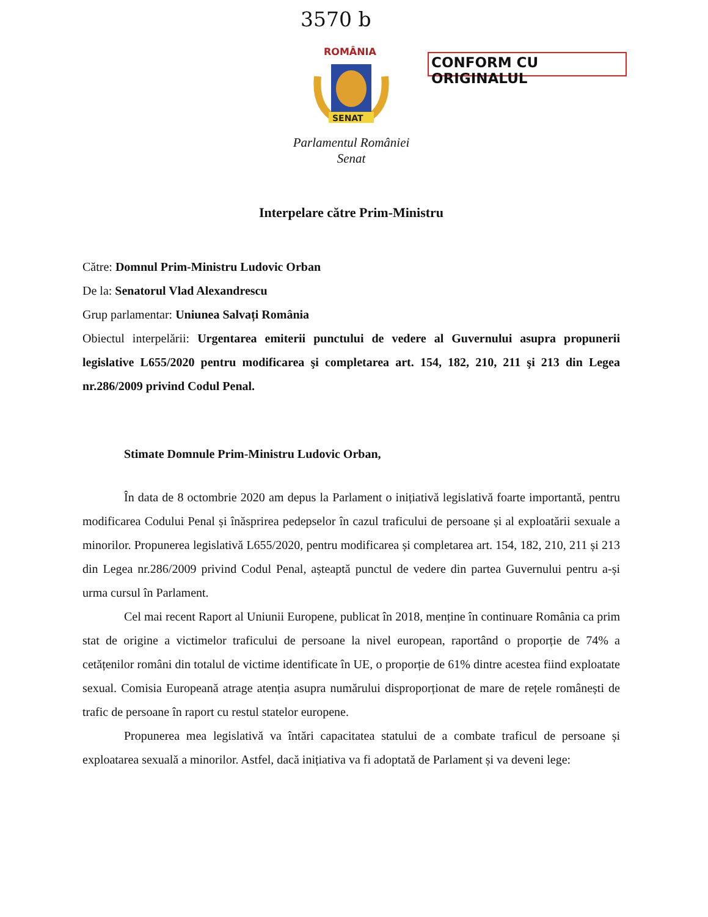3570 b
ROMÂNIA
SENAT
CONFORM CU ORIGINALUL
Parlamentul României
Senat
Interpelare către Prim-Ministru
Către: Domnul Prim-Ministru Ludovic Orban
De la: Senatorul Vlad Alexandrescu
Grup parlamentar: Uniunea Salvați România
Obiectul interpelării: Urgentarea emiterii punctului de vedere al Guvernului asupra propunerii legislative L655/2020 pentru modificarea şi completarea art. 154, 182, 210, 211 şi 213 din Legea nr.286/2009 privind Codul Penal.
Stimate Domnule Prim-Ministru Ludovic Orban,
În data de 8 octombrie 2020 am depus la Parlament o inițiativă legislativă foarte importantă, pentru modificarea Codului Penal și înăsprirea pedepselor în cazul traficului de persoane și al exploatării sexuale a minorilor. Propunerea legislativă L655/2020, pentru modificarea și completarea art. 154, 182, 210, 211 și 213 din Legea nr.286/2009 privind Codul Penal, așteaptă punctul de vedere din partea Guvernului pentru a-și urma cursul în Parlament.
Cel mai recent Raport al Uniunii Europene, publicat în 2018, menține în continuare România ca prim stat de origine a victimelor traficului de persoane la nivel european, raportând o proporție de 74% a cetățenilor români din totalul de victime identificate în UE, o proporție de 61% dintre acestea fiind exploatate sexual. Comisia Europeană atrage atenția asupra numărului disproporționat de mare de rețele românești de trafic de persoane în raport cu restul statelor europene.
Propunerea mea legislativă va întări capacitatea statului de a combate traficul de persoane și exploatarea sexuală a minorilor. Astfel, dacă inițiativa va fi adoptată de Parlament și va deveni lege: